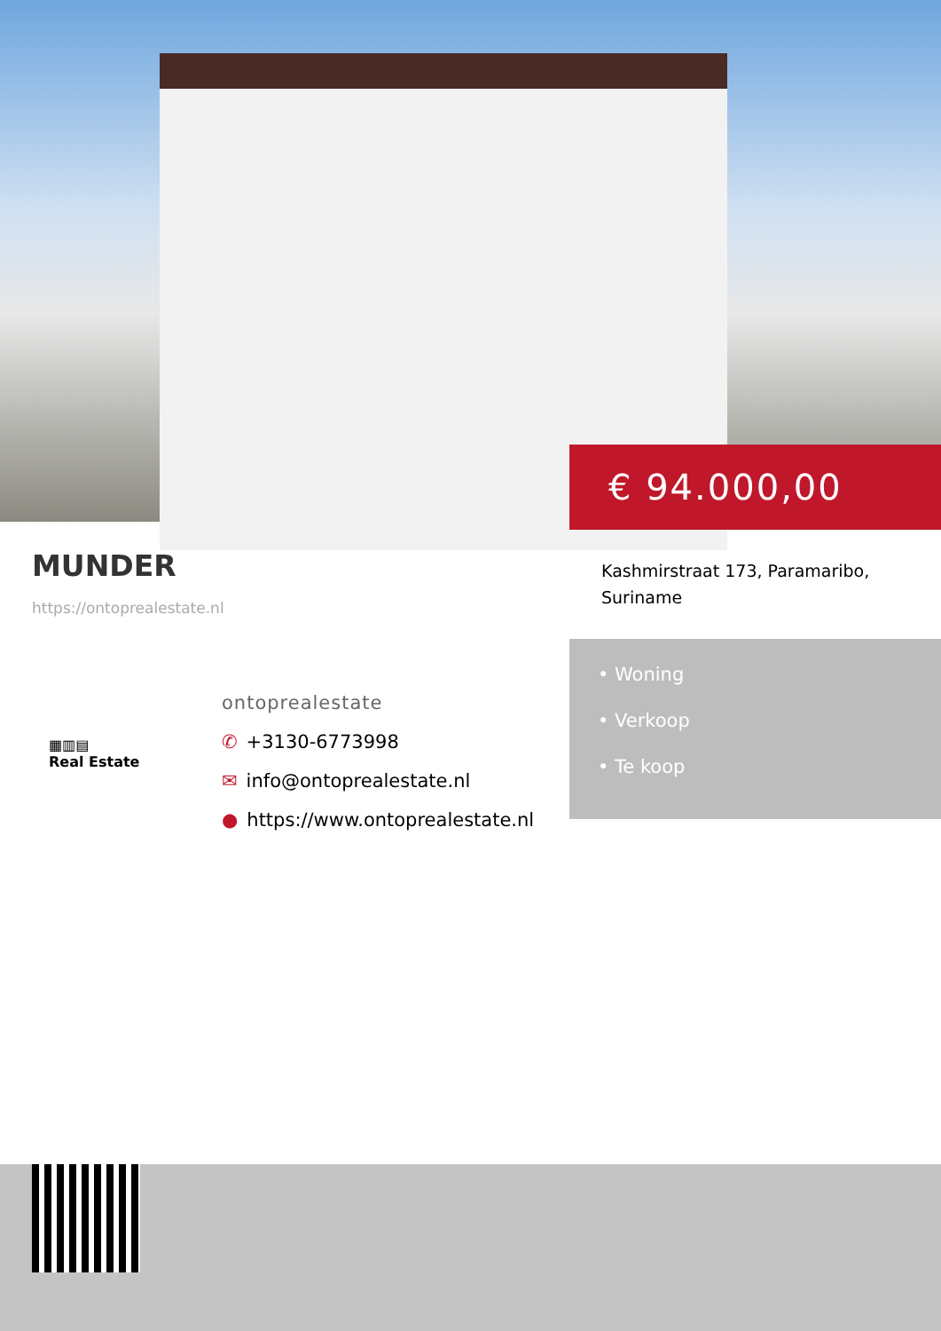€ 94.000,00
MUNDER
https://ontoprealestate.nl
Kashmirstraat 173, Paramaribo, Suriname
• Woning
• Verkoop
• Te koop
▦▥▤
Real Estate
ontoprealestate
✆ +3130-6773998
✉ info@ontoprealestate.nl
● https://www.ontoprealestate.nl